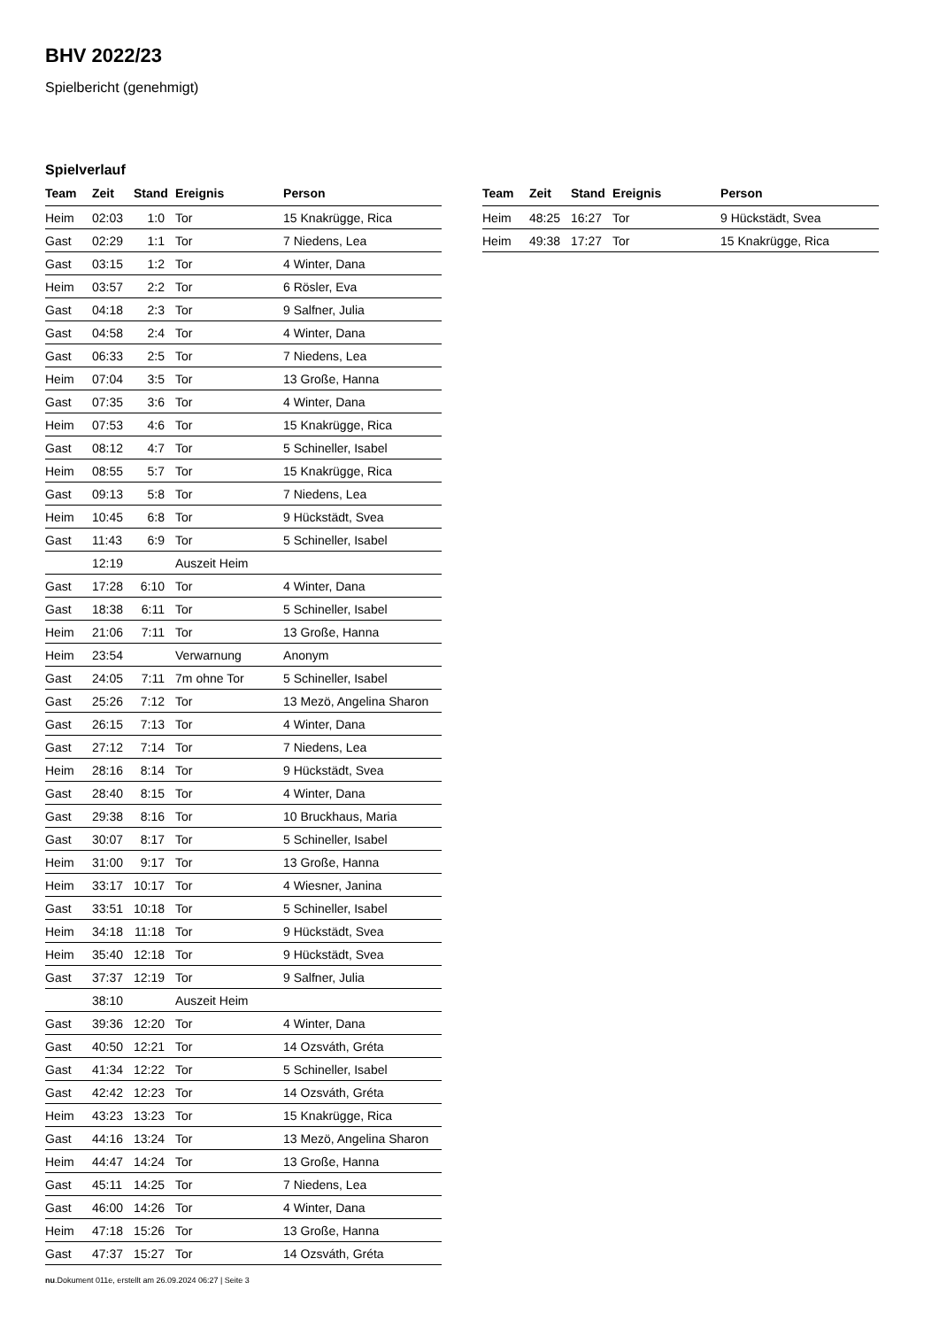BHV 2022/23
Spielbericht (genehmigt)
Spielverlauf
| Team | Zeit | Stand | Ereignis | Person |
| --- | --- | --- | --- | --- |
| Heim | 02:03 | 1:0 | Tor | 15 Knakrügge, Rica |
| Gast | 02:29 | 1:1 | Tor | 7 Niedens, Lea |
| Gast | 03:15 | 1:2 | Tor | 4 Winter, Dana |
| Heim | 03:57 | 2:2 | Tor | 6 Rösler, Eva |
| Gast | 04:18 | 2:3 | Tor | 9 Salfner, Julia |
| Gast | 04:58 | 2:4 | Tor | 4 Winter, Dana |
| Gast | 06:33 | 2:5 | Tor | 7 Niedens, Lea |
| Heim | 07:04 | 3:5 | Tor | 13 Große, Hanna |
| Gast | 07:35 | 3:6 | Tor | 4 Winter, Dana |
| Heim | 07:53 | 4:6 | Tor | 15 Knakrügge, Rica |
| Gast | 08:12 | 4:7 | Tor | 5 Schineller, Isabel |
| Heim | 08:55 | 5:7 | Tor | 15 Knakrügge, Rica |
| Gast | 09:13 | 5:8 | Tor | 7 Niedens, Lea |
| Heim | 10:45 | 6:8 | Tor | 9 Hückstädt, Svea |
| Gast | 11:43 | 6:9 | Tor | 5 Schineller, Isabel |
| | 12:19 | | Auszeit Heim | |
| Gast | 17:28 | 6:10 | Tor | 4 Winter, Dana |
| Gast | 18:38 | 6:11 | Tor | 5 Schineller, Isabel |
| Heim | 21:06 | 7:11 | Tor | 13 Große, Hanna |
| Heim | 23:54 | | Verwarnung | Anonym |
| Gast | 24:05 | 7:11 | 7m ohne Tor | 5 Schineller, Isabel |
| Gast | 25:26 | 7:12 | Tor | 13 Mezö, Angelina Sharon |
| Gast | 26:15 | 7:13 | Tor | 4 Winter, Dana |
| Gast | 27:12 | 7:14 | Tor | 7 Niedens, Lea |
| Heim | 28:16 | 8:14 | Tor | 9 Hückstädt, Svea |
| Gast | 28:40 | 8:15 | Tor | 4 Winter, Dana |
| Gast | 29:38 | 8:16 | Tor | 10 Bruckhaus, Maria |
| Gast | 30:07 | 8:17 | Tor | 5 Schineller, Isabel |
| Heim | 31:00 | 9:17 | Tor | 13 Große, Hanna |
| Heim | 33:17 | 10:17 | Tor | 4 Wiesner, Janina |
| Gast | 33:51 | 10:18 | Tor | 5 Schineller, Isabel |
| Heim | 34:18 | 11:18 | Tor | 9 Hückstädt, Svea |
| Heim | 35:40 | 12:18 | Tor | 9 Hückstädt, Svea |
| Gast | 37:37 | 12:19 | Tor | 9 Salfner, Julia |
| | 38:10 | | Auszeit Heim | |
| Gast | 39:36 | 12:20 | Tor | 4 Winter, Dana |
| Gast | 40:50 | 12:21 | Tor | 14 Ozsváth, Gréta |
| Gast | 41:34 | 12:22 | Tor | 5 Schineller, Isabel |
| Gast | 42:42 | 12:23 | Tor | 14 Ozsváth, Gréta |
| Heim | 43:23 | 13:23 | Tor | 15 Knakrügge, Rica |
| Gast | 44:16 | 13:24 | Tor | 13 Mezö, Angelina Sharon |
| Heim | 44:47 | 14:24 | Tor | 13 Große, Hanna |
| Gast | 45:11 | 14:25 | Tor | 7 Niedens, Lea |
| Gast | 46:00 | 14:26 | Tor | 4 Winter, Dana |
| Heim | 47:18 | 15:26 | Tor | 13 Große, Hanna |
| Gast | 47:37 | 15:27 | Tor | 14 Ozsváth, Gréta |
| Team | Zeit | Stand | Ereignis | Person |
| --- | --- | --- | --- | --- |
| Heim | 48:25 | 16:27 | Tor | 9 Hückstädt, Svea |
| Heim | 49:38 | 17:27 | Tor | 15 Knakrügge, Rica |
nu.Dokument 011e, erstellt am 26.09.2024 06:27 | Seite 3